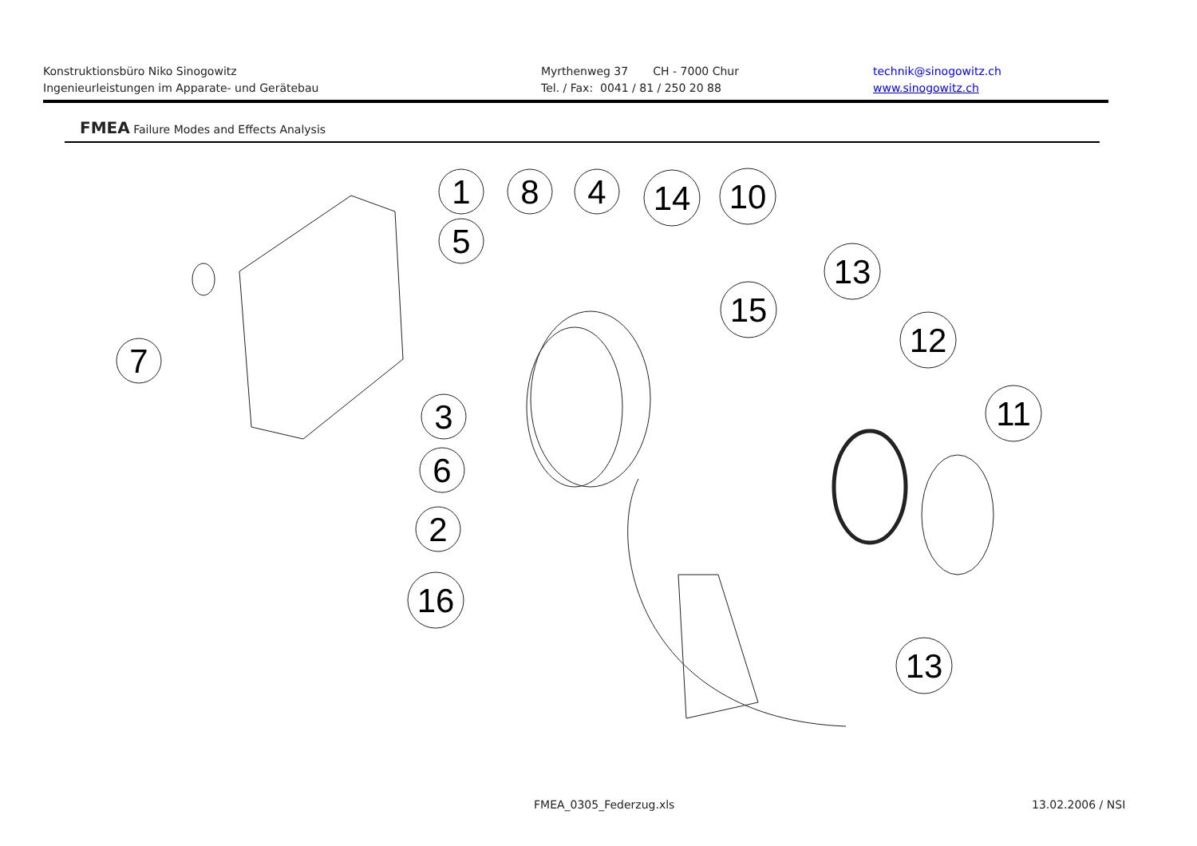Konstruktionsbüro Niko Sinogowitz
Ingenieurleistungen im Apparate- und Gerätebau
Myrthenweg 37 CH - 7000 Chur
Tel. / Fax: 0041 / 81 / 250 20 88
technik@sinogowitz.ch
www.sinogowitz.ch
FMEA Failure Modes and Effects Analysis
1
8
4
14
10
5
13
15
12
7
3
11
6
2
16
13
FMEA_0305_Federzug.xls 13.02.2006 / NSI